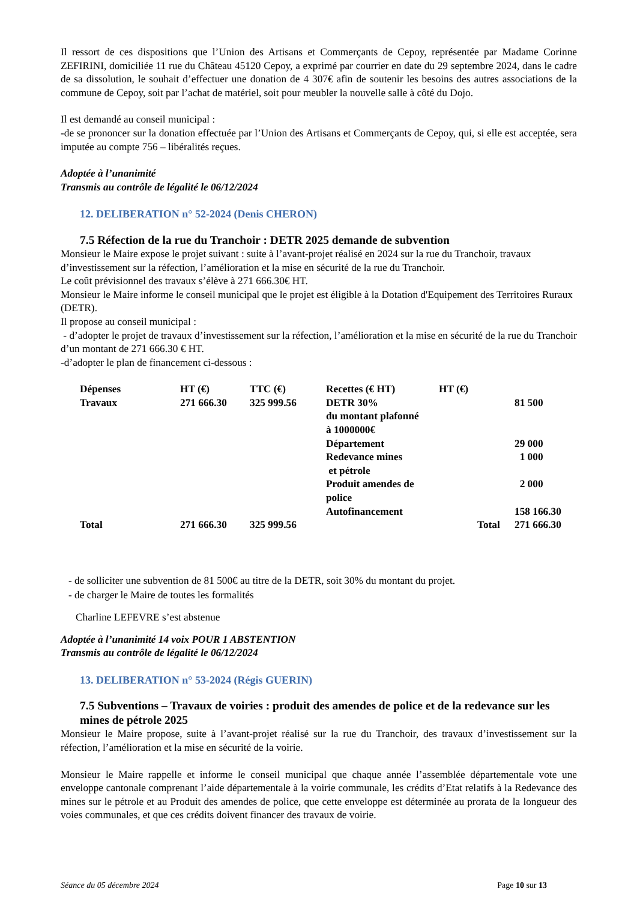Il ressort de ces dispositions que l’Union des Artisans et Commerçants de Cepoy, représentée par Madame Corinne ZEFIRINI, domiciliée 11 rue du Château 45120 Cepoy, a exprimé par courrier en date du 29 septembre 2024, dans le cadre de sa dissolution, le souhait d’effectuer une donation de 4 307€ afin de soutenir les besoins des autres associations de la commune de Cepoy, soit par l’achat de matériel, soit pour meubler la nouvelle salle à côté du Dojo.
Il est demandé au conseil municipal :
-de se prononcer sur la donation effectuée par l’Union des Artisans et Commerçants de Cepoy, qui, si elle est acceptée, sera imputée au compte 756 – libéralités reçues.
Adoptée à l’unanimité
Transmis au contrôle de légalité le 06/12/2024
12. DELIBERATION n° 52-2024 (Denis CHERON)
7.5 Réfection de la rue du Tranchoir : DETR 2025 demande de subvention
Monsieur le Maire expose le projet suivant : suite à l’avant-projet réalisé en 2024 sur la rue du Tranchoir, travaux d’investissement sur la réfection, l’amélioration et la mise en sécurité de la rue du Tranchoir.
Le coût prévisionnel des travaux s’élève à 271 666.30€ HT.
Monsieur le Maire informe le conseil municipal que le projet est éligible à la Dotation d'Equipement des Territoires Ruraux (DETR).
Il propose au conseil municipal :
- d’adopter le projet de travaux d’investissement sur la réfection, l’amélioration et la mise en sécurité de la rue du Tranchoir d’un montant de 271 666.30 € HT.
-d’adopter le plan de financement ci-dessous :
| Dépenses | HT (€) | TTC (€) | Recettes (€ HT) | HT (€) | | |
| Travaux | 271 666.30 | 325 999.56 | DETR 30% du montant plafonné à 1000000€ | | | 81 500 |
| | | | Département | | | 29 000 |
| | | | Redevance mines et pétrole | | | 1 000 |
| | | | Produit amendes de police | | | 2 000 |
| | | | Autofinancement | | | 158 166.30 |
| Total | 271 666.30 | 325 999.56 | | | Total | 271 666.30 |
- de solliciter une subvention de 81 500€ au titre de la DETR, soit 30% du montant du projet.
- de charger le Maire de toutes les formalités
Charline LEFEVRE s’est abstenue
Adoptée à l’unanimité 14 voix POUR 1 ABSTENTION
Transmis au contrôle de légalité le 06/12/2024
13. DELIBERATION n° 53-2024 (Régis GUERIN)
7.5 Subventions – Travaux de voiries : produit des amendes de police et de la redevance sur les mines de pétrole 2025
Monsieur le Maire propose, suite à l’avant-projet réalisé sur la rue du Tranchoir, des travaux d’investissement sur la réfection, l’amélioration et la mise en sécurité de la voirie.
Monsieur le Maire rappelle et informe le conseil municipal que chaque année l’assemblée départementale vote une enveloppe cantonale comprenant l’aide départementale à la voirie communale, les crédits d’Etat relatifs à la Redevance des mines sur le pétrole et au Produit des amendes de police, que cette enveloppe est déterminée au prorata de la longueur des voies communales, et que ces crédits doivent financer des travaux de voirie.
Séance du 05 décembre 2024 Page 10 sur 13